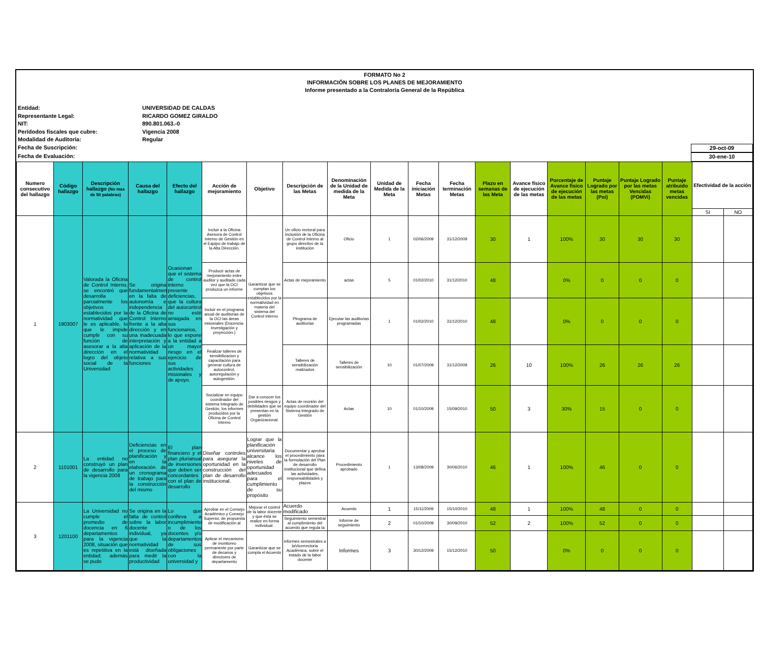FORMATO No 2
INFORMACIÓN SOBRE LOS PLANES DE MEJORAMIENTO
Informe presentado a la Contraloría General de la República
Entidad: UNIVERSIDAD DE CALDAS
Representante Legal: RICARDO GOMEZ GIRALDO
NIT: 890.801.063.-0
Perídodos fiscales que cubre: Vigencia 2008
Modalidad de Auditoría: Regular
Fecha de Suscripción: 29-oct-09
Fecha de Evaluación: 30-ene-10
| Numero consecutivo del hallazgo | Código hallazgo | Descripción hallazgo (No mas de 50 palabras) | Causa del hallazgo | Efecto del hallazgo | Acción de mejoramiento | Objetivo | Descripción de las Metas | Denominación de la Unidad de medida de la Meta | Unidad de Medida de la Meta | Fecha iniciación Metas | Fecha terminación Metas | Plazo en semanas de las Meta | Avance físico de ejecución de las metas | Porcentaje de Avance fisico de ejecución de las metas | Puntaje Logrado por las metas (Poi) | Puntaje Logrado por las metas Vencidas (POMVi) | Puntaje atribuido metas vencidas | Efectividad de la acción | |
| --- | --- | --- | --- | --- | --- | --- | --- | --- | --- | --- | --- | --- | --- | --- | --- | --- | --- | --- | --- |
| | | | | | | | | | | | | | | | | | | SI | NO |
| 1 | 1903007 | Valorada la Oficina de Control Interno, se encontró que desarrolla parcialmente los objetivos establecidos por la normatividad que le es aplicable, lo que le impide cumplir con su función de asesorar a la alta dirección en el logro del objeto social de la Universidad | Se origina fundamentalmente en la falta de autonomía e independencia de la Oficina de Control Interno frente a la alta dirección y en una inadecuada interpretación y aplicación de la normatividad relativa a sus funciones | Ocasionan que el sistema de control interno presente deficiencias, que la cultura del autocontrol no esté arraigada en sus funcionarios, lo que expone a la entidad a un mayor riesgo en el ejercicio de sus actividades misionales y de apoyo. | Incluir a la Oficina Asesora de Control Interno de Gestión en el Equipo de trabajo de la Alta Dirección. | Garantizar que se cumplan los objetivos establecidos por la normatividad en materia del sistema del Control Interno | Un oficio rectoral para inclusión de la Oficina de Control Interno al grupo directivo de la institución | Oficio | 1 | 02/06/2009 | 31/12/2009 | 30 | 1 | 100% | 30 | 30 | 30 | | |
| | | | | | Producir actas de mejoramiento entre auditor y auditado cada vez que la OCI produzca un informe | | Actas de mejoramiento | actas | 5 | 01/02/2010 | 31/12/2010 | 48 | | 0% | 0 | 0 | 0 | | |
| | | | | | Incluir en el programa anual de auditorias de la OCI las áreas misionales (Docencia-Investigación y proyección.) | | Plrograma de auditorías | Ejecutar las auditorias programadas | 1 | 01/02/2010 | 31/12/2010 | 48 | | 0% | 0 | 0 | 0 | | |
| | | | | | Realizar talleres de sensibilizacion y capacitación para generar cultura de autocontrol, autoregulación y autogestión. | | Talleres de sensibilización realizados | Talleres de sensibilización | 10 | 01/07/2009 | 31/12/2009 | 26 | 10 | 100% | 26 | 26 | 26 | | |
| | | | | | Socializar en equipo coordinador del sistema Integrado de Gestión, los informes producidos por la Oficina de Control Interno | Dar a conocer los posibles riesgos y debilidades que se presentan en la gestión Organizacional. | Actas de reunión del equipo coordinador del Sistema Integrado de Gestión | Actas | 10 | 01/10/2009 | 15/09/2010 | 50 | 3 | 30% | 15 | 0 | 0 | | |
| 2 | 1101001 | La entidad no construyó un plan de desarrollo para la vigencia 2008 | Deficiencias en el proceso de planificación y en la elaboración de un cronograma de trabajo para la construcción del mismo | El plan financiero y el plan plurianual de inversiones que deben ser concordantes con el plan de desarrollo | Diseñar controles para asegurar la oportunidad en la construcción del plan de desarrollo institucional. | Lograr que la planificación universitaria alcance los niveles de oportunidad adecuados para el cumplimiento de su propósito | Documentar y aprobar el procedimiento para la formulación del Plan de desarrollo institucional que defina las actividades, responsabilidades y plazos | Procedimiento aprobado | 1 | 13/08/2009 | 30/06/2010 | 46 | 1 | 100% | 46 | 0 | 0 | | |
| 3 | 1201100 | La Universidad no cumple el promedio de docencia en 6 departamentos para la vigencia 2008, situación que es repetitiva en la entidad; además se pudo | Se origina en la falta de control sobre la labor docente individual, ya que la normatividad está diseñada para medir la productividad | Lo que conlleva a incumplimiento o de los docentes y/o departamentos de sus obligaciones con la universidad y | Aprobar en el Consejo Académico y Consejo Superior, de propuesta de modificación al | Mejorar el control de la labor docente y que ésta se realice en forma individual. | Acuerdo modificado | Acuerdo | 1 | 15/11/2009 | 15/10/2010 | 48 | 1 | 100% | 48 | 0 | 0 | | |
| | | | | | | | Seguimiento semestral al cumplimiento del acuerdo que regula la | Informe de seguimiento | 2 | 01/10/2009 | 30/09/2010 | 52 | 2 | 100% | 52 | 0 | 0 | | |
| | | | | | Aplicar el mecanismo de monitoreo permanente por parte de decanos y directores de departamento | Garantizar que se cumpla el Acuerdo | informes semestrales a laVicerrectoria Académica, sobre el estado de la labor docente | Informes | 3 | 30/12/2009 | 15/12/2010 | 50 | | 0% | 0 | 0 | 0 | | |